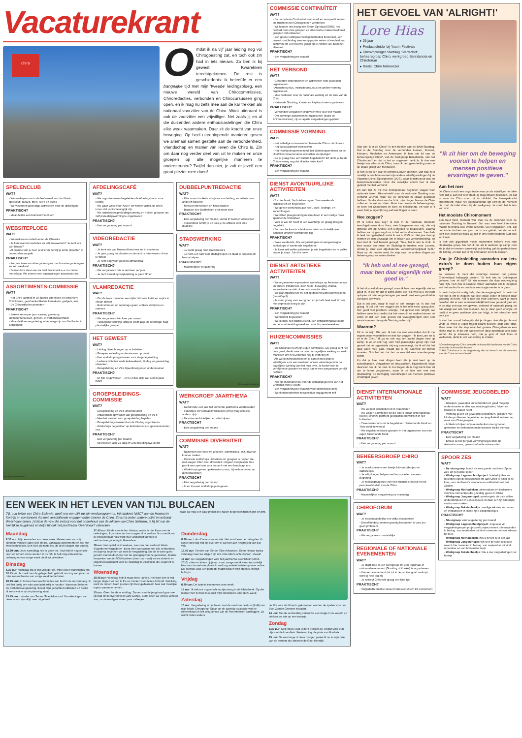Vacaturekrant
chiro
Omdat ik na vijf jaar leiding nog vol Chirogoesting zat, en toch ook zin had in iets nieuws. Zo ben ik bij gewest Kwarekken terechtgekomen. De rest is geschiedenis: ik beleefde er een bangelijke tijd met mijn 'tweede' leidingsploeg, een nieuwe wereld van Chirocommissies, Chiroredacties, verbonden en Chirocursussen ging open, en ik mag nu zelfs mee aan de kar trekken als nationaal voorzitter van de Chiro. Want uiteraard is ook de voorzitter een vrijwilliger. Net zoals jij en al die duizenden andere enthousiastelingen die Chiro elke week waarmaken. Daar zit de kracht van onze beweging. Op heel uiteenlopende manieren geven we allemaal samen gestalte aan de verbondenheid, vriendschap en manier van leven die Chiro is. Zin om daar nog verder deel van uit te maken en onze groepen op alle mogelijke manieren te ondersteunen? Twijfel dan niet, je zult er jezelf een groot plezier mee doen!
SPELENCLUB
WAT?
- We verdiepen ons in de leefwereld van de ribbels, speelclub, rakwi's, tito's, keti's en aspi's
- We verzinnen geweldige activiteiten voor de afdelingen
PRAKTISCH?
- Maandelijks een brainstormmoment
WEBSITEPLOEG
WAT?
- We maken en onderhouden de Chirosite
- Je kent wat van websites en wilt meewerken? Je kent iets van Drupal?
- Al doende kun je zeer veel leren, terwijl je korte projecten of onderdelen aanpakt
PRAKTISCH?
- Per jaar twee avondvergaderingen, zes boostvergaderingen en een weekend
- Tussendoor staan we via mail, Facebook e.a. in contact met elkaar. We voeren veel aanpassingen tussendoor uit.
ASSORTIMENTS-COMMISSIE
WAT?
- Het Chiro-aanbod in De Banier uitdenken en uitwerken: Chirokleren, geschenkartikelen, kentekens, gadgets, enz.
- De Chiroartikelen promoten
PRAKTISCH?
- Enkele keren per jaar vorming geven op animatorcursussen, gewest- of verbondsavonden
- Maandelijkse vergadering in het magazijn van De Banier in Borgerhout
foto: jan van bostraeten
AFDELINGSCAFÉ
WAT?
- We organiseren en begeleiden de Afdelingsboost voor leiding
- We gaan voluit voor 'Alive!' en werken acties uit om te tonen dat aspi's belangrijk zijn
- We ontwikkelen preleidingsvorming en helpen groepen om zelf preleidingsvorming te organiseren
PRAKTISCH?
- Een vergadering per maand
VIDEOREDACTIE
WAT?
- Je kent iets van filmen of bent een kei in monteren
- Je gaat graag ter plaatse om iemand te interviewen of iets te filmen
- Je hebt oog voor goed beeldmateriaal
PRAKTISCH?
- We vergaderen drie à vier keer per jaar
- Je bent bereid op verplaatsing te gaan filmen
VLAMREDACTIE
WAT?
- Om de twee maanden een tijdschrift voor keti's en aspi's in elkaar steken
- Brainstormen, op reportage gaan, artikels schrijven en nalezen
PRAKTISCH?
- We vergaderen één keer per maand
- Tussendoor schrijf je artikels en/of ga je op reportage naar plaatselijke groepen
HET GEWEST
WAT?
- Leiding bijeenbrengen op activiteiten
- Groepen en leiding ondersteunen op maat
- Een workshop organiseren voor stagebegeleiding
- Ledenactiviteiten zoals ketiweekend, titodag en gewestdag uitwerken
- Groepsleiding en VB's bijeenbrengen en ondersteunen
PRAKTISCH?
- Er zijn 73 gewesten – er is er dus altijd wel een in jouw buurt
GROEPSLEIDINGS-COMMISSIE
WAT?
- Groepsleiding en VB's ondersteunen
- Antwoorden op vragen van groepsleiding en VB's
- Mee het aanbod voor groepsleiding bepalen
- Groepsleidingsweekend en de VB-dag organiseren
- Workshops begeleiden op Animatorcursus, gewestavonden, enz.
PRAKTISCH?
- Eén vergadering per maand
- Meewerken aan VB-dag of Groepsleidingsweekend
DUBBELPUNTREDACTIE
WAT?
- Elke maand artikels schrijven voor leiding, en artikels van anderen nalezen
- Mensen interviewen en foto's maken
- Bepalen hoe Dubbelpunt eruit moet zien
PRAKTISCH?
- Eén vergadering per maand, vooral in Gent en Antwerpen
- Tussendoor schrijf je en lees je de artikels voor elke deadline
STADSWERKING
WAT?
- Je werkt graag rond stadsthema's
- Je hebt een hart voor stadsgroepen en staat te popelen om hen te helpen
PRAKTISCH?
- Maandelijkse vergadering
foto: jan van bostraeten
WERKGROEP JAARTHEMA
WAT?
- Gedurende een jaar het komende jaarthema voorbereiden
- Figuurtjes en verhaal ontwikkelen (of het mag ook iets anders zijn)
- De visie verduidelijken en uitschrijven
PRAKTISCH?
- Eén vergadering per maand
COMMISSIE DIVERSITEIT
WAT?
- Nadenken over hoe we groepen, commissies, enz. diverser kunnen maken
- Concrete workshops uitwerken om groepen te helpen die met vragen zitten over diversiteit: omgaan met pesten, hoe pas ik een spel aan voor iemand met een handicap, enz.
- Workshops geven op Animatorcursus, bij verbonden en op gewestavonden
PRAKTISCH?
- Eén vergadering per maand
- Af en toe een workshop gaan geven
COMMISSIE CONTINUÏTEIT
WAT?
- De commissie Continuïteit verzamelt en verspreidt kennis en inzichten over Chirogroepen versterken
- Wij houden ons bezig met Steun Op Maat (SOM), het netwerk van onze groepen en alles wat te maken heeft met groepen ondersteunen
- Een goede leidingsverdelingsmethodiek bedenken, een project rond leiding werven op papier zetten of een leidraad schrijven om een nieuwe groep op te richten: we doen het allemaal
PRAKTISCH?
- Eén vergadering per maand
HET VERBOND
WAT?
- Gewesten ondersteunen en activiteiten voor gewesten organiseren
- Animatorcursus, Instructeurscursus en andere vorming organiseren
- Mee beslissen over de nationale werking en de visie van de Chiro
- Nationale Startdag, Krinkel en Aspitrant mee organiseren
PRAKTISCH?
- Verbonden vergaderen ongeveer twee keer per maand
- Om sommige activiteiten te organiseren (zoals de Animatorcursus), zijn er aparte vergaderingen gepland
COMMISSIE VORMING
WAT?
- Het volledige cursusaanbod binnen de Chiro coördineren
- Het cursusaanbod vernieuwen
- Het Hoofdanimatorweekend, het Workshopweekend en de Hoofdinstructeurscursus opstarten en opvolgen
- Ga je graag mee een cursus begeleiden? En denk je dat de Chirovorming nog dat tikkeltje beter kan?
PRAKTISCH?
- Eén vergadering per maand
DIENST AVONTUURLIJKE ACTIVITEITEN
WAT?
- Tochtenbivak, Techniekendag en Teamweekends organiseren en begeleiden
- We geven workshops aan keti-, aspi-, leidings- en kaderploegen
- We willen ploegervaringen stimuleren in een veilige maar spannende Chirosfeer
- Voor al wie zin heeft in een avonturtje en graag ploegen begeleidt
- Technische kennis is leuk maar niet noodzakelijk (we 'scholen' onszelf voortdurend bij)
PRAKTISCH?
- Twee weekends, drie vergaderingen en aangevraagde workshops of weekends begeleiden
- Je kiest zelf welke activiteiten je wilt begeleiden en in welke teams je stapt. Join the crew!
DIENST ARTISTIEKE ACTIVITEITEN
WAT?
- We organiseren expressieve workshops op Animatorcursus en andere initiatieven, over beeld, beweging, drama, improvisatie muziek of een mix van dat alles
- Elk jaar organiseren we het spetterend Expressieweekend (maart/april)
- Je staat graag voor een groep en je hebt heel veel zin om met expressie bezig te zijn
PRAKTISCH?
- Eén vergadering per maand
- Workshops begeleiden
- Weekends: het startweekend, een ontspanningsweekend en het voorbereidingsweekend voor Expressieweekend
HUIZENCOMMISSIES
WAT?
- Elk Chirohuis heeft zijn eigen commissie. Die ploeg kent het huis goed, denkt mee na over de dagelijkse werking en zoekt manieren om het Chirohuis nog te verbeteren!
- Als weekendresident neem je samen met andere vrijwilligers voor een weekend of een vakantieperiode de dagelijkse werking van het huis over. Je kookt voor de verblijvende groepen en zorgt dat ze een aangenaam verblijf hebben.
PRAKTISCH?
- Kijk op chirohuizen.be voor de contactgegevens van het Chirohuis van je keuze
- Eén vergadering per maand (voor commissieleden)
- Weekendresidenten bepalen hun engagement zelf
EEN WEEK IN HET LEVEN VAN TIJL BULCAEN
Tijl, oud-leider van Chiro Sellewie, geeft ons een blik op zijn weekprogramma. Hij studeert NMCT aan de Howest in Kortrijk en combineert dat met verschillende engagementen binnen de Chiro. Zo is hij onder andere actief in verbond West-Vlaanderen, zit hij in de vzw die instaat voor het onderhoud van de lokalen van Chiro Sellewie, is hij lid van de Heirlijkse jeugdraad en helpt hij ook het jaarthema 'Geef Kleur!' uitwerken.
waar we nog een paar praktische zaken bespreken tussen pot en pint.
Maandag
8.30 uur: Mijn eerste les van deze week. Meteen een van mijn favoriete vakken: labo New Media. Vandaag experimenteren we met twee technieken. Een heel plezante les, de uren vliegen dus voorbij.
13.30 uur: Deze namiddag heb ik geen les. Toch blijf ik nog enkele uren op school om te werken in de bib. Ik heb nog enkele labo-oefeningen van vorige week die ik wil afwerken.
Dinsdag
5.30 uur: Vandaag sta ik wat vroeger op. Mijn lessen starten pas om 10.45 uur. Ik maak van de gelegenheid gebruik om nog een paar uur mijn lessen theorie van vorige week te herhalen.
10.45 uur: Er komen heel wat formules aan bod in de les vandaag. Ik heb het lastig om mijn aandacht erbij te houden. Vanavond hebben we verbondsvergadering. Ik laat mijn gedachten afdwalen en bekijk al eens wat er op de planning staat.
13.45 uur: Laboles van Server Side Advanced. De oefeningen van deze labo's zijn altijd zeer uitgebreid.
17.45 uur: Einde van de les. Helaas raakte ik niet klaar met de oefeningen, ik probeer ze dus morgen af te werken. Nu moet ik als de bliksem naar huis want over anderhalf uur heb ik verbondsvergadering in Roeselare.
19 uur: Net op tijd in Roeselare, waar we met verbond West-Vlaanderen vergaderen. Eerst eten we samen met alle verbonders en daarna beginnen we met de vergadering. En die is weer goed gevuld: starten doen we met de opvolging van de gewesten, daarna bespreken we de SOM klanken (steun op maat) en ten slotte is er uitgebreid aandacht voor de Startdag in Diksmuide die eraan zit te komen.
Woensdag
10.45 uur: Vandaag heb ik maar twee uur les. Hierdoor kon ik wat langer slapen en ben ik fris en monter voor de les Android. Gelukkig, want de docent heeft precies zijn best gedaan om heel wat moeilijke topics samen te nemen.
15 uur: Geen les deze middag. Samen met de jeugdraad gaan we op pad om te flyeren voor Café Congé. Eerst doen we enkele winkels aan, om te eindigen in een paar cafeetjes
Donderdag
8.30 uur: Labo Datacommunicatie. Het wordt een herhalingsles. Er schiet ook nog wat tijd over om te werken aan het project van dat vak.
13.45 uur: Theorie van Server Side Advanced. Geen nieuwe topics vandaag maar we krijgen tijd om onze labo's af te werken. Ideaal!
18 uur: De vergaderingen voor het jaarthema Geef Kleur! (2015-2016) zitten er al een tijdje op, maar aangezien ik verantwoordelijk ben voor de website plaats ik snel nog enkele laatste updates online. Die website was een perfecte match tussen mijn studies en mijn hobby's.
Vrijdag
8.30 uur: De laatste lessen van deze week.
14 uur: Ik trek me nog enkele uurtjes terug in de bibliotheek. Op die manier ben ik mooi mee met mijn schoolwerk voor deze week.
Zaterdag
10 uur: Vergadering in het heem met de raad van bestuur (RvB) van mijn lokale Chirogroep. Staan op de agenda: evaluatie van de wijnverkoop en het programma van de Heemfeesten vastleggen. Zo wordt onder andere
de film voor de Drive-In gekozen en worden de spelen voor het Spel Zonder Grenzen bedacht.
14 uur: Met de oud-leiding zetten we een stapje in de wereld en drinken we iets op een terrasje.
Zondag
8.30 uur: Met enkele oud-leiders trekken we eropuit voor een ritje met de koersfiets. Bestemming: de piste van Roubaix.
15 uur: Na een lange rit deze morgen geniet ik nu in mijn zetel van de renners die afzien in de Giro. Heerlijk!
HET GEVOEL VAN 'ALRIGHT!'
Lore Hias
▸ 25 jaar
▸ Productieleider bij Yourin Festivals
▸ Chirovrijwilliger Startdag 'Startschot', beheersgroep Chiro, werkgroep Beleidsnota en Chiroforum
▸ Roots: Chiro Melkwezer
Wat doe ik in de Chiro? Ik ben trekker van de BAM-Startdag. Dat is de Startdag voor de verbonden Leuven, Brussel, Kempen, Mechelen en Antwerpen. Ik ben ook lid van de beheersgroep Chiro*, van de werkgroep Beleidsnota, van het Chiroforum** en dat is het zo ongeveer, denk ik. Ik doe een beetje van alles in de Chiro, maar ik ben geen leiding meer in de lokale groep van Melkwezer.
Ik heb eerst een jaar in verbond Leuven gezeten. Dat was heel moeilijk te combineren met mijn andere vrijwilligersdingen bij de Vlaamse Dienst Speelpleinen (VDS), waar ik instructeur was en beleidsmedewerker. Door die moeilijke combi ben ik dan gestopt met het verbond.
En dan zijn ze mij met mondjesmaat beginnen vragen voor nationale taken. Bijvoorbeeld voor de nationale Startdag voor verbond Leuven, waar we de slotshow in elkaar gestoken hebben. Na die slotshow dacht ik: mijn dingen binnen de Chiro zullen er nu wel op zitten. Maar toen kwam de beheersgroep, en toen het Chiroforum en toen de beleidsnota, en voor je 't weet, heb je eigenlijk nog wel wat dingen te doen.
Nee zeggen?
Of ik soms nee zeg? Ik ben in de nationale structuur terechtgekomen door Fara, een klasgenote van mij, die mij opbelde om op Krinkel een leefgroep te begeleiden. Daarna hebben ze mij gevraagd om in het verbond te komen. Toen heb ik heel hard getwijfeld omdat ik ook in VDS zat. Het jaar daarop hebben ze dan gevraagd om te blijven als verbondsleiding, en toen heb ik heel bewust gezegd: "Nee, het is iets te druk. Ik kies ervoor om enkel de Startdag te trekken voor Leuven, omdat je daar een afgebakende verantwoordelijkheid hebt." Maar op die manier werd de stap naar de andere dingen als beheersgroep en zo iets kleiner.
"Ik heb wel al nee gezegd, maar ben daar eigenlijk niet goed in."
Ik heb dus wel al nee gezegd, maar ik ben daar eigenlijk niet zo goed in. In die zin dat ik soms denk: oei, 't is wel veel. Het kan oplopen tot drie vergaderingen per week, met een gemiddelde van twee per week.
Dat is vrij veel, maar ik haal er ook energie uit. Ik doe het graag. Ik zal ook nee zeggen als ik het niet meer graag doe. Het geeft wel positieve energie, het gevoel van 'alright, we hebben weer iets beslist dat het verschil zal maken binnen de Chiro of dat een leuk gevoel zal teweegbrengen voor een aantal mensen die op de Startdag zullen zijn'.
Waarom?
Dit is nu mijn 20e jaar. Ik kan me niet voorstellen dat ik me ergens moet voorstellen en niet kan zeggen: "Ik ben Lore en ik zit in de Chiro." Ik ga nu ook nog een aantal dagen mee op kamp, ik wil er ook nog voor mijn plaatselijke groep zijn. Het gevoel dat de organisatie mij nog aanbelangt, dat ik wil dat het daar goed mee gaat, maakt dat ik mij daarvoor wil blijven inzetten. Ook het feit dat het na een tijd een vriendengroep wordt.
En dat je heel veel dingen leert die je niet leert op de schoolbanken. Vergaderen en discussiëren, bijvoorbeeld. Maar daarvoor doe ik het niet. Ik zou liegen als ik zeg dat ik hier zit om te leren vergaderen, maar ik zit hier wel met een doelstelling: de beweging vooruithelpen en mensen positieve ervaringen geven.
"Ik zit hier om de beweging vooruit te helpen en mensen positieve ervaringen te geven."
Aan het roer
De Chiro is echt een organisatie waar je als vrijwilliger het idee hebt dat je aan het roer staat. Jij mag dingen beslissen, en dat is waar de Chiro voor mij in uitblinkt. De beroepskracht ondersteunt, maar het eigenaarschap ligt echt bij de mensen die rond de tafel zitten, bij de werkgroep. Je voelt: het is iets van ons!
Het mooiste Chiromoment
Een heel mooi moment was vlak na de slotshow voor de nationale Startdag in Brussel. Dat was een heel intensieve maand met bijna elke avond repetitie, veel vergaderen, enz. Op het einde dachten we: yes, het is ons gelukt, het ziet er ook echt niet slecht uit zoals wij het in ons hoofd hadden. Dat was echt leuk.
Ik heb ook gigantisch mooie momenten beleefd met mijn plaatselijke groep. Nu heb ik die als ik aankom op kamp. Dan zie je dat de mensen aan wie jij ooit leiding gaf dat perfect doen als leiding, en dan kan ik mij omdraaien en in de keuken.
Zou je Chiroleiding aanraden om iets extra's te doen buiten hun eigen groep?
Ja, sowieso. Ik merk dat sommige mensen dat grotere Chiroverhaal belangrijk vinden: "Ik heb iets in Dubbelpunt gelezen, hoe zit dat?" Er zijn mensen die daar nieuwsgierig naar zijn. Hen zou ik sowieso willen aanraden om te bekijken wat het aanbod is en om daar een stapje verder in te gaan.
Ik denk dat je dat nodig hebt, die nieuwsgierigheid. Ik denk dat het fout is om te zeggen dat elke lokale leider of leidster daar goesting in heeft. Het is niet iets voor iedereen, want je moet beseffen dat er een verantwoordelijkheid mee gepaard gaat als je de stap zet naar een gewest, verbond of nationale ploeg, en dat vraagt wel iets van mensen. Als je daar geen energie uit haalt of er geen positieve vibe van krijgt, is het misschien niet voor jou.
Ik vind het vooral belangrijk dat je dingen doet die je plezant vindt. Je moet je eigen traject daarin zoeken, stap voor stap. Maar weet dat die stap naar het grotere Chirogebeuren een kleine stap is, in die zin dat iedereen daar openstaat voor jouw komst. Als je interesse hebt, pak je gsm of mail. Da's al voldoende, denk ik, om aansluiting te vinden.
* De beheersgroep Chiro bewaakt de financiële beslui-ten van de Chiro en maakt de financiële keuzes.
** Het Chiroforum is de vergadering die de thema's en documenten voor de Chiroraad voorbereidt
DIENST INTERNATIONALE ACTIVITEITEN
WAT?
- We werken activiteiten uit in Vlaanderen
- We volgen activiteiten op die door Fimcap (internationale koepel) of onze partners georganiseerd worden in het buitenland
- Twee workshops om te begeleiden: 'Buitenlands bivak' en 'Reis rond de wereld'
- We begeleiden lokale groepen in het organiseren van een eigen buitenlands bivak
PRAKTISCH?
- Eén vergadering per maand
BEHEERSGROEP CHIRO
WAT?
- Je wordt stiekem een beetje blij van cijfertjes en statistiekjes
- Je wilt ploegen helpen met het opstellen van een begroting
- Je beslist graag mee over het financiële beleid en het personeelsbeleid van de Chiro
PRAKTISCH?
- Maandelijkse vergadering op maandag
CHIROFORUM
WAT?
- Je leest maandelijks een vijftal documenten
- Diezelfde documenten grondig bespreken is voor jou geen probleem
PRAKTISCH?
- We vergaderen maandelijks
REGIONALE OF NATIONALE EVENEMENTEN
WAT?
- Je stapt mee in een werkgroep om een regionaal of nationaal evenement (Startdag of Krinkel) te organiseren
- Van een evenement dat tot in de puntjes goed verloopt, word jij heel erg blij
- Je bezorgt Chirovolk graag een fijne tijd
PRAKTISCH?
- Vergaderfrequentie varieert van evenement tot evenement
COMMISSIE JEUGDBELEID
WAT?
- Groepen, gewesten en verbonden zo goed mogelijk ondersteunen in alles wat met jeugdraden, fuiven en lokalen te maken heeft
- Vorming geven op gewestbijeenkomsten, groepen met lokalenproblemen begeleiden en jeugdbeleid vertalen op maat van Chirogroepen
- Artikels schrijven of mee nadenken over groepen, gewesten en verbonden ondersteunen bij die thema's
PRAKTISCH?
- Eén vergadering per maand
- Enkele keren per jaar vorming begeleiden op Animatorcursus, gewest- of verbondsavonden
SPOOR ZES
WAT?
- De stuurgroep: houdt als een goede machinist Spoor ZeS op het juiste spoor
- Werkgroep Lagereschoolproject: kriebelt juffen en meesters van de basisschool om aan Chiro te doen in de klas, voor de thema's armoede en solidariteit met het Zuiden
- Werkgroep Methodieken: sfeermakers en bedenkers van fijne momentjes die goesting geven in Chiro
- Werkgroep Jongerenspel: speelvogels die zich willen onderdompelen in een cultureel en daar een fijn Chirospel van kunnen maken.
- Werkgroep Tekstenboekje: snedige teksten verzinnen en verzamelen in kleine fijne tekstenboekjes
PRAKTISCH?
- Stuurgroep: één vergadering per maand
- Werkgroep Lagereschoolproject: ongeveer vijf vergaderingen per project (elk project neemt drie maanden in beslag: van september tot eind november en van februari tot mei)
- Werkgroep Methodieken: zes à zeven keer per jaar
- Werkgroep Jongerenspel: vijf keer per spel (elk spel neemt drie maanden in beslag: van september tot eind november en van februari tot mei)
- Werkgroep Tekstenboekje: drie à vier vergaderingen per boekje